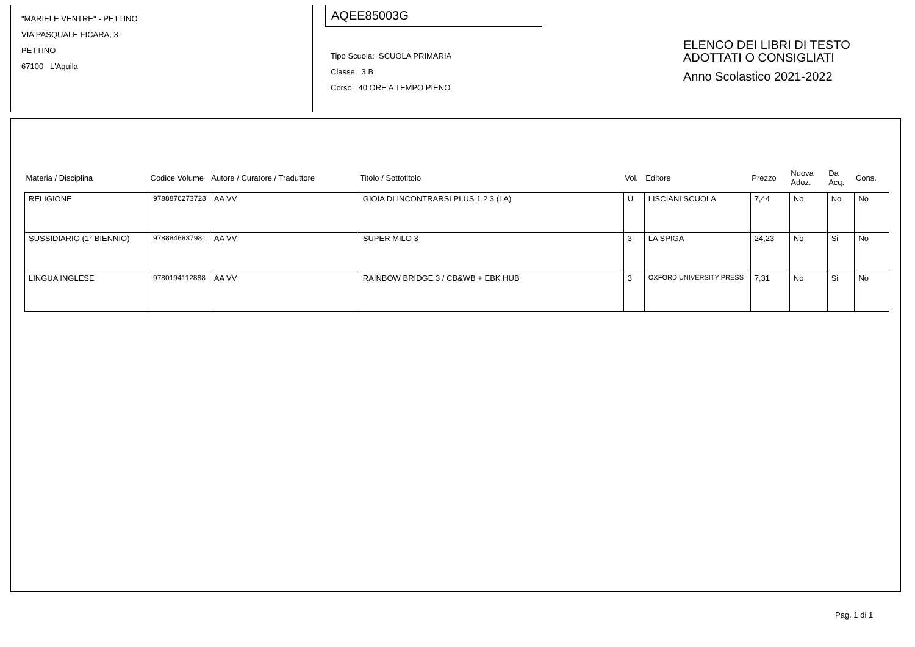"MARIELE VENTRE" - PETTINO
VIA PASQUALE FICARA, 3
PETTINO
67100 L'Aquila
AQEE85003G
Tipo Scuola: SCUOLA PRIMARIA
Classe: 3 B
Corso: 40 ORE A TEMPO PIENO
ELENCO DEI LIBRI DI TESTO
ADOTTATI O CONSIGLIATI
Anno Scolastico 2021-2022
| Materia / Disciplina | Codice Volume | Autore / Curatore / Traduttore | Titolo / Sottotitolo | Vol. | Editore | Prezzo | Nuova Adoz. | Da Acq. | Cons. |
| --- | --- | --- | --- | --- | --- | --- | --- | --- | --- |
| RELIGIONE | 9788876273728 | AA VV | GIOIA DI INCONTRARSI PLUS 1 2 3 (LA) | U | LISCIANI SCUOLA | 7,44 | No | No | No |
| SUSSIDIARIO (1° BIENNIO) | 9788846837981 | AA VV | SUPER MILO 3 | 3 | LA SPIGA | 24,23 | No | Si | No |
| LINGUA INGLESE | 9780194112888 | AA VV | RAINBOW BRIDGE 3 / CB&WB + EBK HUB | 3 | OXFORD UNIVERSITY PRESS | 7,31 | No | Si | No |
Pag. 1 di 1